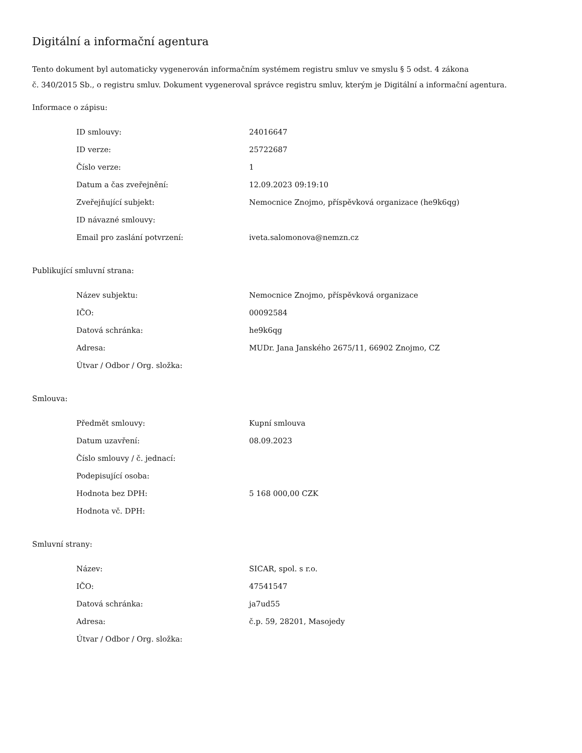Digitální a informační agentura
Tento dokument byl automaticky vygenerován informačním systémem registru smluv ve smyslu § 5 odst. 4 zákona
č. 340/2015 Sb., o registru smluv. Dokument vygeneroval správce registru smluv, kterým je Digitální a informační agentura.
Informace o zápisu:
| ID smlouvy: | 24016647 |
| ID verze: | 25722687 |
| Číslo verze: | 1 |
| Datum a čas zveřejnění: | 12.09.2023 09:19:10 |
| Zveřejňující subjekt: | Nemocnice Znojmo, příspěvková organizace (he9k6qg) |
| ID návazné smlouvy: | |
| Email pro zaslání potvrzení: | iveta.salomonova@nemzn.cz |
Publikující smluvní strana:
| Název subjektu: | Nemocnice Znojmo, příspěvková organizace |
| IČO: | 00092584 |
| Datová schránka: | he9k6qg |
| Adresa: | MUDr. Jana Janského 2675/11, 66902 Znojmo, CZ |
| Útvar / Odbor / Org. složka: | |
Smlouva:
| Předmět smlouvy: | Kupní smlouva |
| Datum uzavření: | 08.09.2023 |
| Číslo smlouvy / č. jednací: | |
| Podepisující osoba: | |
| Hodnota bez DPH: | 5 168 000,00 CZK |
| Hodnota vč. DPH: | |
Smluvní strany:
| Název: | SICAR, spol. s r.o. |
| IČO: | 47541547 |
| Datová schránka: | ja7ud55 |
| Adresa: | č.p. 59, 28201, Masojedy |
| Útvar / Odbor / Org. složka: | |